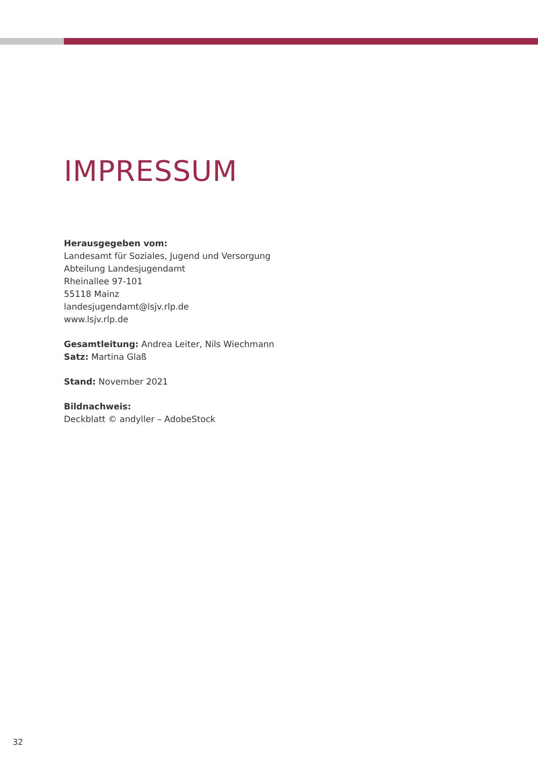IMPRESSUM
Herausgegeben vom:
Landesamt für Soziales, Jugend und Versorgung
Abteilung Landesjugendamt
Rheinallee 97-101
55118 Mainz
landesjugendamt@lsjv.rlp.de
www.lsjv.rlp.de
Gesamtleitung: Andrea Leiter, Nils Wiechmann
Satz: Martina Glaß
Stand: November 2021
Bildnachweis:
Deckblatt © andyller – AdobeStock
32